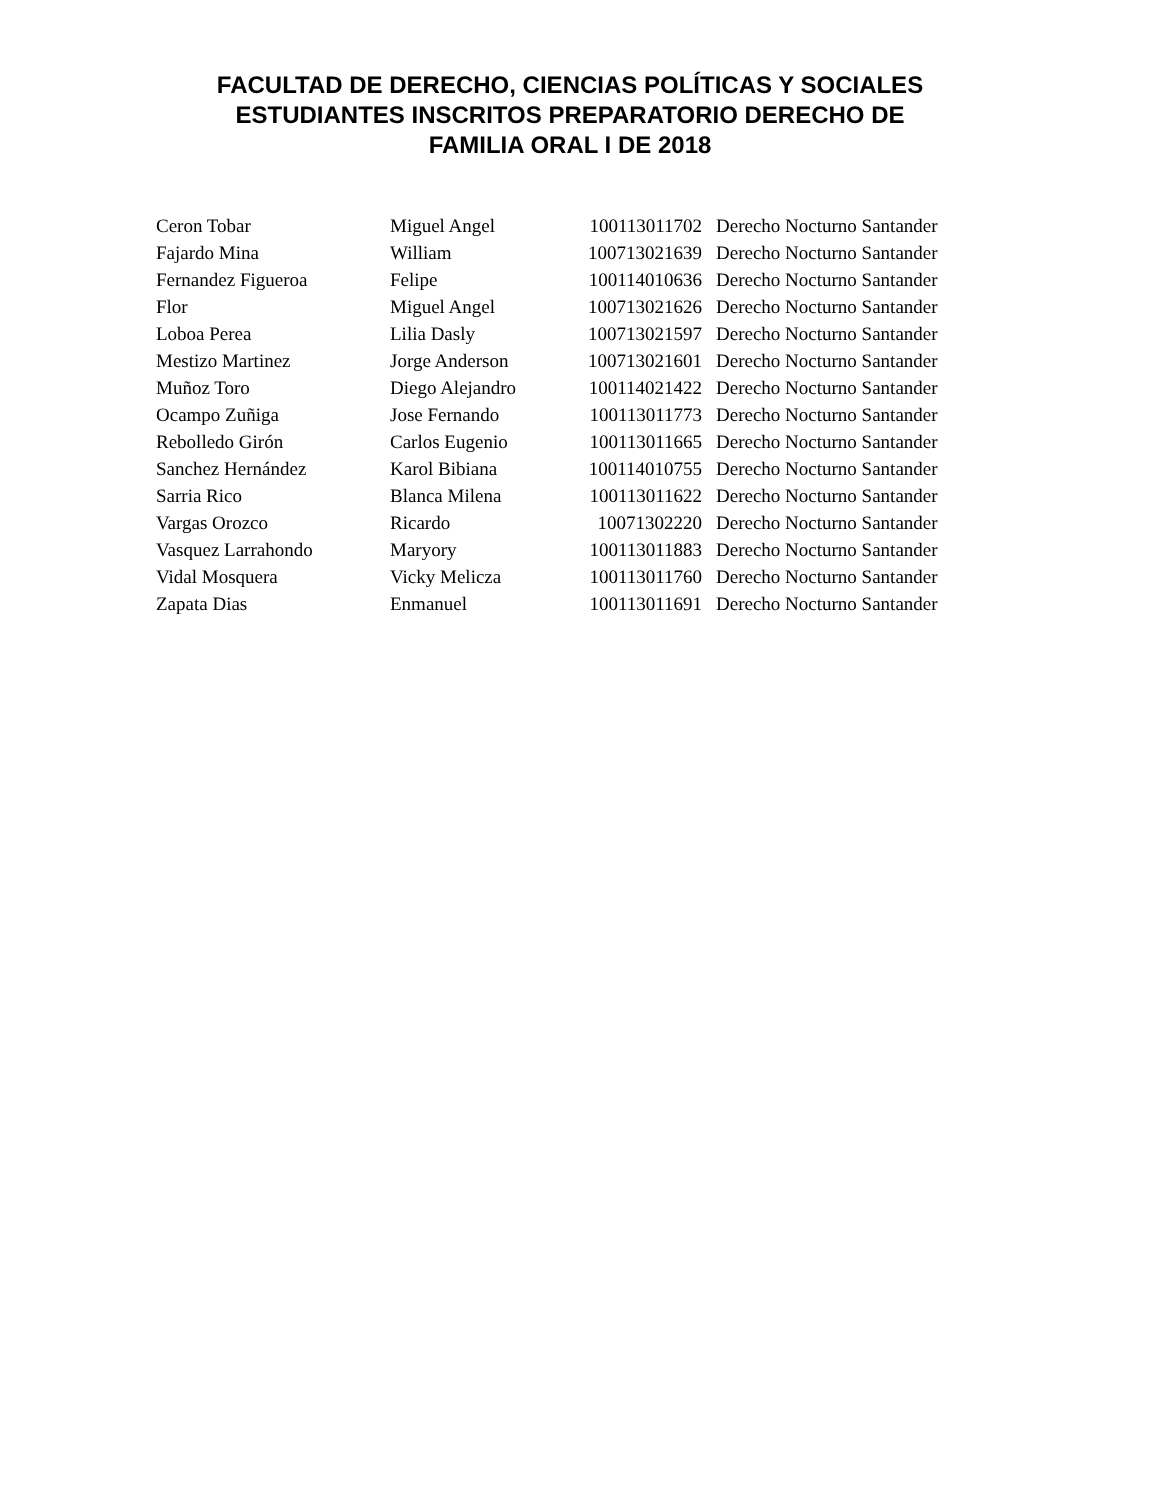FACULTAD DE DERECHO, CIENCIAS POLÍTICAS Y SOCIALES
ESTUDIANTES INSCRITOS PREPARATORIO DERECHO DE
FAMILIA ORAL I DE 2018
| Ceron Tobar | Miguel Angel | 100113011702 | Derecho Nocturno Santander |
| Fajardo Mina | William | 100713021639 | Derecho Nocturno Santander |
| Fernandez Figueroa | Felipe | 100114010636 | Derecho Nocturno Santander |
| Flor | Miguel Angel | 100713021626 | Derecho Nocturno Santander |
| Loboa Perea | Lilia Dasly | 100713021597 | Derecho Nocturno Santander |
| Mestizo Martinez | Jorge Anderson | 100713021601 | Derecho Nocturno Santander |
| Muñoz Toro | Diego Alejandro | 100114021422 | Derecho Nocturno Santander |
| Ocampo Zuñiga | Jose Fernando | 100113011773 | Derecho Nocturno Santander |
| Rebolledo Girón | Carlos Eugenio | 100113011665 | Derecho Nocturno Santander |
| Sanchez Hernández | Karol Bibiana | 100114010755 | Derecho Nocturno Santander |
| Sarria Rico | Blanca Milena | 100113011622 | Derecho Nocturno Santander |
| Vargas Orozco | Ricardo | 10071302220 | Derecho Nocturno Santander |
| Vasquez Larrahondo | Maryory | 100113011883 | Derecho Nocturno Santander |
| Vidal Mosquera | Vicky Melicza | 100113011760 | Derecho Nocturno Santander |
| Zapata Dias | Enmanuel | 100113011691 | Derecho Nocturno Santander |